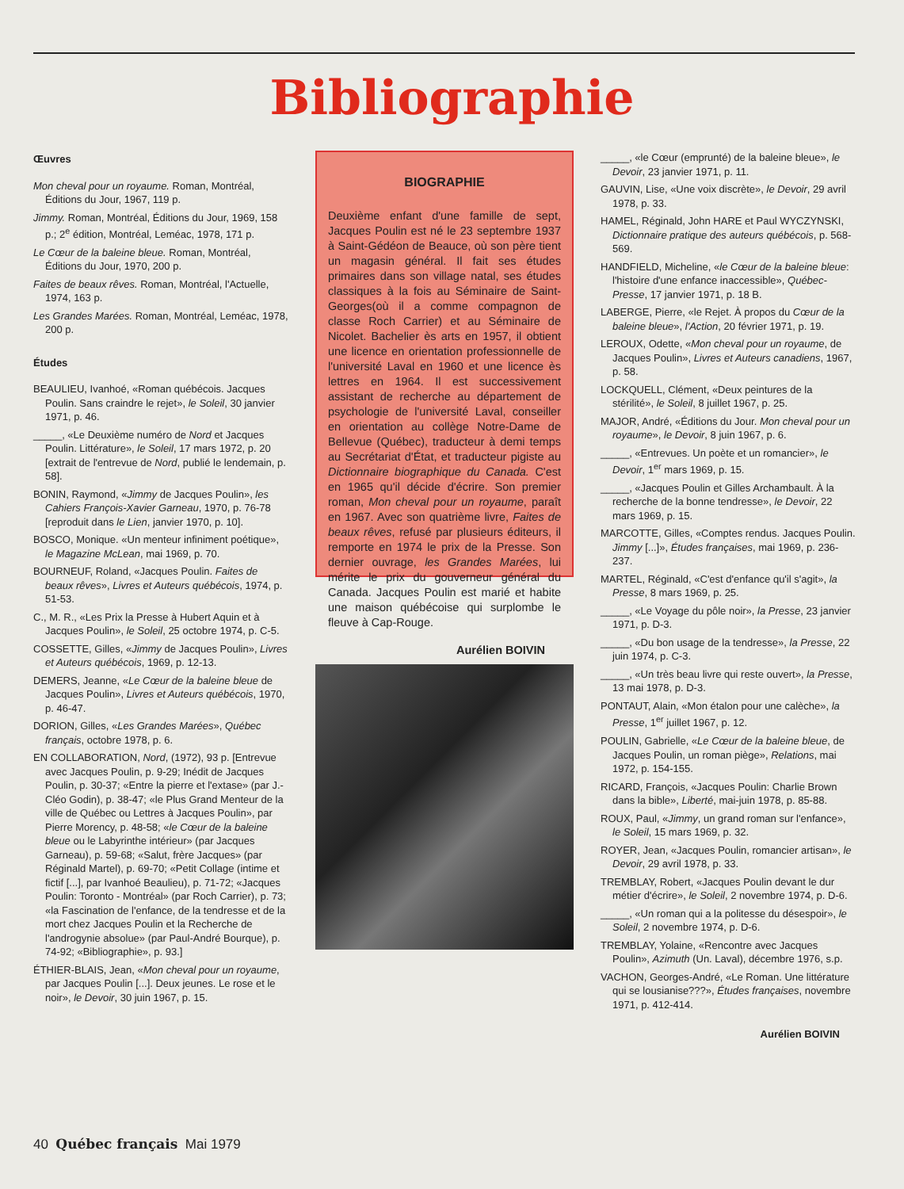Bibliographie
Œuvres
Mon cheval pour un royaume. Roman, Montréal, Éditions du Jour, 1967, 119 p.
Jimmy. Roman, Montréal, Éditions du Jour, 1969, 158 p.; 2<sup>e</sup> édition, Montréal, Leméac, 1978, 171 p.
Le Cœur de la baleine bleue. Roman, Montréal, Éditions du Jour, 1970, 200 p.
Faites de beaux rêves. Roman, Montréal, l'Actuelle, 1974, 163 p.
Les Grandes Marées. Roman, Montréal, Leméac, 1978, 200 p.
Études
BEAULIEU, Ivanhoé, «Roman québécois. Jacques Poulin. Sans craindre le rejet», le Soleil, 30 janvier 1971, p. 46.
_____, «Le Deuxième numéro de Nord et Jacques Poulin. Littérature», le Soleil, 17 mars 1972, p. 20 [extrait de l'entrevue de Nord, publié le lendemain, p. 58].
BONIN, Raymond, «Jimmy de Jacques Poulin», les Cahiers François-Xavier Garneau, 1970, p. 76-78 [reproduit dans le Lien, janvier 1970, p. 10].
BOSCO, Monique. «Un menteur infiniment poétique», le Magazine McLean, mai 1969, p. 70.
BOURNEUF, Roland, «Jacques Poulin. Faites de beaux rêves», Livres et Auteurs québécois, 1974, p. 51-53.
C., M. R., «Les Prix la Presse à Hubert Aquin et à Jacques Poulin», le Soleil, 25 octobre 1974, p. C-5.
COSSETTE, Gilles, «Jimmy de Jacques Poulin», Livres et Auteurs québécois, 1969, p. 12-13.
DEMERS, Jeanne, «Le Cœur de la baleine bleue de Jacques Poulin», Livres et Auteurs québécois, 1970, p. 46-47.
DORION, Gilles, «Les Grandes Marées», Québec français, octobre 1978, p. 6.
EN COLLABORATION, Nord, (1972), 93 p. [Entrevue avec Jacques Poulin, p. 9-29; Inédit de Jacques Poulin, p. 30-37; «Entre la pierre et l'extase» (par J.-Cléo Godin), p. 38-47; «le Plus Grand Menteur de la ville de Québec ou Lettres à Jacques Poulin», par Pierre Morency, p. 48-58; «le Cœur de la baleine bleue ou le Labyrinthe intérieur» (par Jacques Garneau), p. 59-68; «Salut, frère Jacques» (par Réginald Martel), p. 69-70; «Petit Collage (intime et fictif [...], par Ivanhoé Beaulieu), p. 71-72; «Jacques Poulin: Toronto - Montréal» (par Roch Carrier), p. 73; «la Fascination de l'enfance, de la tendresse et de la mort chez Jacques Poulin et la Recherche de l'androgynie absolue» (par Paul-André Bourque), p. 74-92; «Bibliographie», p. 93.]
ÉTHIER-BLAIS, Jean, «Mon cheval pour un royaume, par Jacques Poulin [...]. Deux jeunes. Le rose et le noir», le Devoir, 30 juin 1967, p. 15.
BIOGRAPHIE
Deuxième enfant d'une famille de sept, Jacques Poulin est né le 23 septembre 1937 à Saint-Gédéon de Beauce, où son père tient un magasin général. Il fait ses études primaires dans son village natal, ses études classiques à la fois au Séminaire de Saint-Georges(où il a comme compagnon de classe Roch Carrier) et au Séminaire de Nicolet. Bachelier ès arts en 1957, il obtient une licence en orientation professionnelle de l'université Laval en 1960 et une licence ès lettres en 1964. Il est successivement assistant de recherche au département de psychologie de l'université Laval, conseiller en orientation au collège Notre-Dame de Bellevue (Québec), traducteur à demi temps au Secrétariat d'État, et traducteur pigiste au Dictionnaire biographique du Canada. C'est en 1965 qu'il décide d'écrire. Son premier roman, Mon cheval pour un royaume, paraît en 1967. Avec son quatrième livre, Faites de beaux rêves, refusé par plusieurs éditeurs, il remporte en 1974 le prix de la Presse. Son dernier ouvrage, les Grandes Marées, lui mérite le prix du gouverneur général du Canada. Jacques Poulin est marié et habite une maison québécoise qui surplombe le fleuve à Cap-Rouge.
Aurélien BOIVIN
_____, «le Cœur (emprunté) de la baleine bleue», le Devoir, 23 janvier 1971, p. 11.
GAUVIN, Lise, «Une voix discrète», le Devoir, 29 avril 1978, p. 33.
HAMEL, Réginald, John HARE et Paul WYCZYNSKI, Dictionnaire pratique des auteurs québécois, p. 568-569.
HANDFIELD, Micheline, «le Cœur de la baleine bleue: l'histoire d'une enfance inaccessible», Québec-Presse, 17 janvier 1971, p. 18 B.
LABERGE, Pierre, «le Rejet. À propos du Cœur de la baleine bleue», l'Action, 20 février 1971, p. 19.
LEROUX, Odette, «Mon cheval pour un royaume, de Jacques Poulin», Livres et Auteurs canadiens, 1967, p. 58.
LOCKQUELL, Clément, «Deux peintures de la stérilité», le Soleil, 8 juillet 1967, p. 25.
MAJOR, André, «Éditions du Jour. Mon cheval pour un royaume», le Devoir, 8 juin 1967, p. 6.
_____, «Entrevues. Un poète et un romancier», le Devoir, 1<sup>er</sup> mars 1969, p. 15.
_____, «Jacques Poulin et Gilles Archambault. À la recherche de la bonne tendresse», le Devoir, 22 mars 1969, p. 15.
MARCOTTE, Gilles, «Comptes rendus. Jacques Poulin. Jimmy [...]», Études françaises, mai 1969, p. 236-237.
MARTEL, Réginald, «C'est d'enfance qu'il s'agit», la Presse, 8 mars 1969, p. 25.
_____, «Le Voyage du pôle noir», la Presse, 23 janvier 1971, p. D-3.
_____, «Du bon usage de la tendresse», la Presse, 22 juin 1974, p. C-3.
_____, «Un très beau livre qui reste ouvert», la Presse, 13 mai 1978, p. D-3.
PONTAUT, Alain, «Mon étalon pour une calèche», la Presse, 1<sup>er</sup> juillet 1967, p. 12.
POULIN, Gabrielle, «Le Cœur de la baleine bleue, de Jacques Poulin, un roman piège», Relations, mai 1972, p. 154-155.
RICARD, François, «Jacques Poulin: Charlie Brown dans la bible», Liberté, mai-juin 1978, p. 85-88.
ROUX, Paul, «Jimmy, un grand roman sur l'enfance», le Soleil, 15 mars 1969, p. 32.
ROYER, Jean, «Jacques Poulin, romancier artisan», le Devoir, 29 avril 1978, p. 33.
TREMBLAY, Robert, «Jacques Poulin devant le dur métier d'écrire», le Soleil, 2 novembre 1974, p. D-6.
_____, «Un roman qui a la politesse du désespoir», le Soleil, 2 novembre 1974, p. D-6.
TREMBLAY, Yolaine, «Rencontre avec Jacques Poulin», Azimuth (Un. Laval), décembre 1976, s.p.
VACHON, Georges-André, «Le Roman. Une littérature qui se lousianise???», Études françaises, novembre 1971, p. 412-414.
Aurélien BOIVIN
40 Québec français Mai 1979